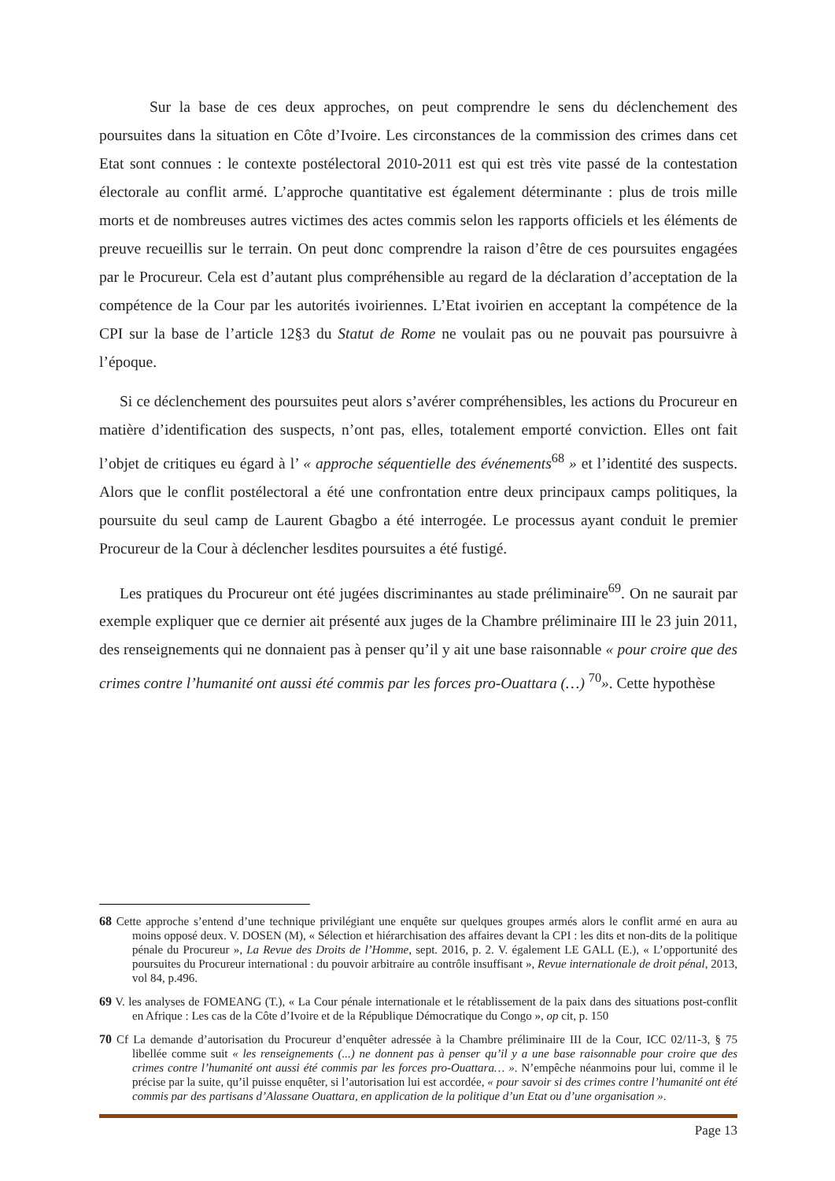Sur la base de ces deux approches, on peut comprendre le sens du déclenchement des poursuites dans la situation en Côte d’Ivoire. Les circonstances de la commission des crimes dans cet Etat sont connues : le contexte postélectoral 2010-2011 est qui est très vite passé de la contestation électorale au conflit armé. L’approche quantitative est également déterminante : plus de trois mille morts et de nombreuses autres victimes des actes commis selon les rapports officiels et les éléments de preuve recueillis sur le terrain. On peut donc comprendre la raison d’être de ces poursuites engagées par le Procureur. Cela est d’autant plus compréhensible au regard de la déclaration d’acceptation de la compétence de la Cour par les autorités ivoiriennes. L’Etat ivoirien en acceptant la compétence de la CPI sur la base de l’article 12§3 du Statut de Rome ne voulait pas ou ne pouvait pas poursuivre à l’époque.
Si ce déclenchement des poursuites peut alors s’avérer compréhensibles, les actions du Procureur en matière d’identification des suspects, n’ont pas, elles, totalement emporté conviction. Elles ont fait l’objet de critiques eu égard à l’ « approche séquentielle des événements<sup>68</sup> » et l’identité des suspects. Alors que le conflit postélectoral a été une confrontation entre deux principaux camps politiques, la poursuite du seul camp de Laurent Gbagbo a été interrogée. Le processus ayant conduit le premier Procureur de la Cour à déclencher lesdites poursuites a été fustigé.
Les pratiques du Procureur ont été jugées discriminantes au stade préliminaire<sup>69</sup>. On ne saurait par exemple expliquer que ce dernier ait présenté aux juges de la Chambre préliminaire III le 23 juin 2011, des renseignements qui ne donnaient pas à penser qu’il y ait une base raisonnable « pour croire que des crimes contre l’humanité ont aussi été commis par les forces pro-Ouattara (…) <sup>70</sup>». Cette hypothèse
68 Cette approche s’entend d’une technique privilégiant une enquête sur quelques groupes armés alors le conflit armé en aura au moins opposé deux. V. DOSEN (M), « Sélection et hiérarchisation des affaires devant la CPI : les dits et non-dits de la politique pénale du Procureur », La Revue des Droits de l’Homme, sept. 2016, p. 2. V. également LE GALL (E.), « L’opportunité des poursuites du Procureur international : du pouvoir arbitraire au contrôle insuffisant », Revue internationale de droit pénal, 2013, vol 84, p.496.
69 V. les analyses de FOMEANG (T.), « La Cour pénale internationale et le rétablissement de la paix dans des situations post-conflit en Afrique : Les cas de la Côte d’Ivoire et de la République Démocratique du Congo », op cit, p. 150
70 Cf La demande d’autorisation du Procureur d’enquêter adressée à la Chambre préliminaire III de la Cour, ICC 02/11-3, § 75 libellée comme suit « les renseignements (...) ne donnent pas à penser qu’il y a une base raisonnable pour croire que des crimes contre l’humanité ont aussi été commis par les forces pro-Ouattara… ». N’empêche néanmoins pour lui, comme il le précise par la suite, qu’il puisse enquêter, si l’autorisation lui est accordée, « pour savoir si des crimes contre l’humanité ont été commis par des partisans d’Alassane Ouattara, en application de la politique d’un Etat ou d’une organisation ».
Page 13